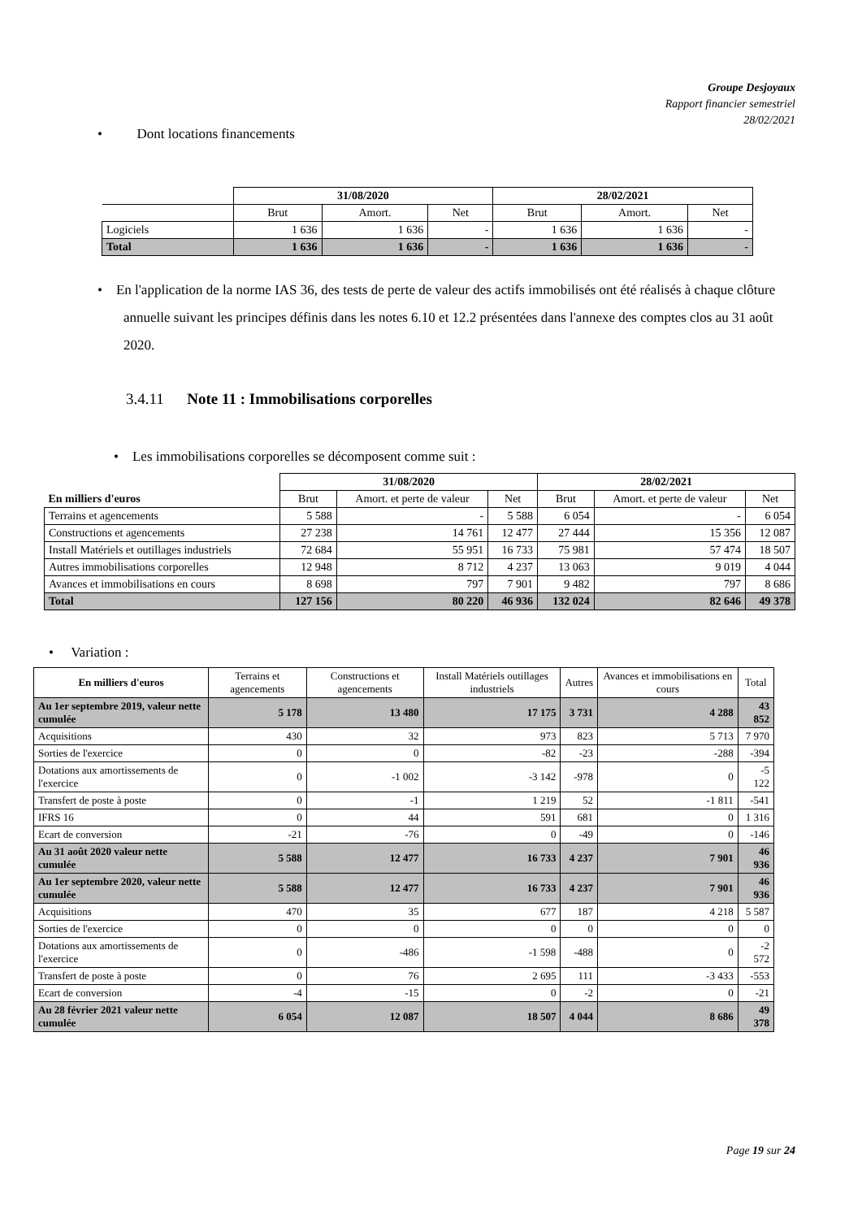Groupe Desjoyaux
Rapport financier semestriel
28/02/2021
• Dont locations financements
| | 31/08/2020 | | | 28/02/2021 | | |
| | Brut | Amort. | Net | Brut | Amort. | Net |
| Logiciels | 1 636 | 1 636 | - | 1 636 | 1 636 | - |
| Total | 1 636 | 1 636 | - | 1 636 | 1 636 | - |
• En l'application de la norme IAS 36, des tests de perte de valeur des actifs immobilisés ont été réalisés à chaque clôture annuelle suivant les principes définis dans les notes 6.10 et 12.2 présentées dans l'annexe des comptes clos au 31 août 2020.
3.4.11 Note 11 : Immobilisations corporelles
• Les immobilisations corporelles se décomposent comme suit :
| | 31/08/2020 | | | 28/02/2021 | | |
| En milliers d'euros | Brut | Amort. et perte de valeur | Net | Brut | Amort. et perte de valeur | Net |
| Terrains et agencements | 5 588 | - | 5 588 | 6 054 | - | 6 054 |
| Constructions et agencements | 27 238 | 14 761 | 12 477 | 27 444 | 15 356 | 12 087 |
| Install Matériels et outillages industriels | 72 684 | 55 951 | 16 733 | 75 981 | 57 474 | 18 507 |
| Autres immobilisations corporelles | 12 948 | 8 712 | 4 237 | 13 063 | 9 019 | 4 044 |
| Avances et immobilisations en cours | 8 698 | 797 | 7 901 | 9 482 | 797 | 8 686 |
| Total | 127 156 | 80 220 | 46 936 | 132 024 | 82 646 | 49 378 |
• Variation :
| En milliers d'euros | Terrains et agencements | Constructions et agencements | Install Matériels outillages industriels | Autres | Avances et immobilisations en cours | Total |
| Au 1er septembre 2019, valeur nette cumulée | 5 178 | 13 480 | 17 175 | 3 731 | 4 288 | 43 852 |
| Acquisitions | 430 | 32 | 973 | 823 | 5 713 | 7 970 |
| Sorties de l'exercice | 0 | 0 | -82 | -23 | -288 | -394 |
| Dotations aux amortissements de l'exercice | 0 | -1 002 | -3 142 | -978 | 0 | -5 122 |
| Transfert de poste à poste | 0 | -1 | 1 219 | 52 | -1 811 | -541 |
| IFRS 16 | 0 | 44 | 591 | 681 | 0 | 1 316 |
| Ecart de conversion | -21 | -76 | 0 | -49 | 0 | -146 |
| Au 31 août 2020 valeur nette cumulée | 5 588 | 12 477 | 16 733 | 4 237 | 7 901 | 46 936 |
| Au 1er septembre 2020, valeur nette cumulée | 5 588 | 12 477 | 16 733 | 4 237 | 7 901 | 46 936 |
| Acquisitions | 470 | 35 | 677 | 187 | 4 218 | 5 587 |
| Sorties de l'exercice | 0 | 0 | 0 | 0 | 0 | 0 |
| Dotations aux amortissements de l'exercice | 0 | -486 | -1 598 | -488 | 0 | -2 572 |
| Transfert de poste à poste | 0 | 76 | 2 695 | 111 | -3 433 | -553 |
| Ecart de conversion | -4 | -15 | 0 | -2 | 0 | -21 |
| Au 28 février 2021 valeur nette cumulée | 6 054 | 12 087 | 18 507 | 4 044 | 8 686 | 49 378 |
Page 19 sur 24